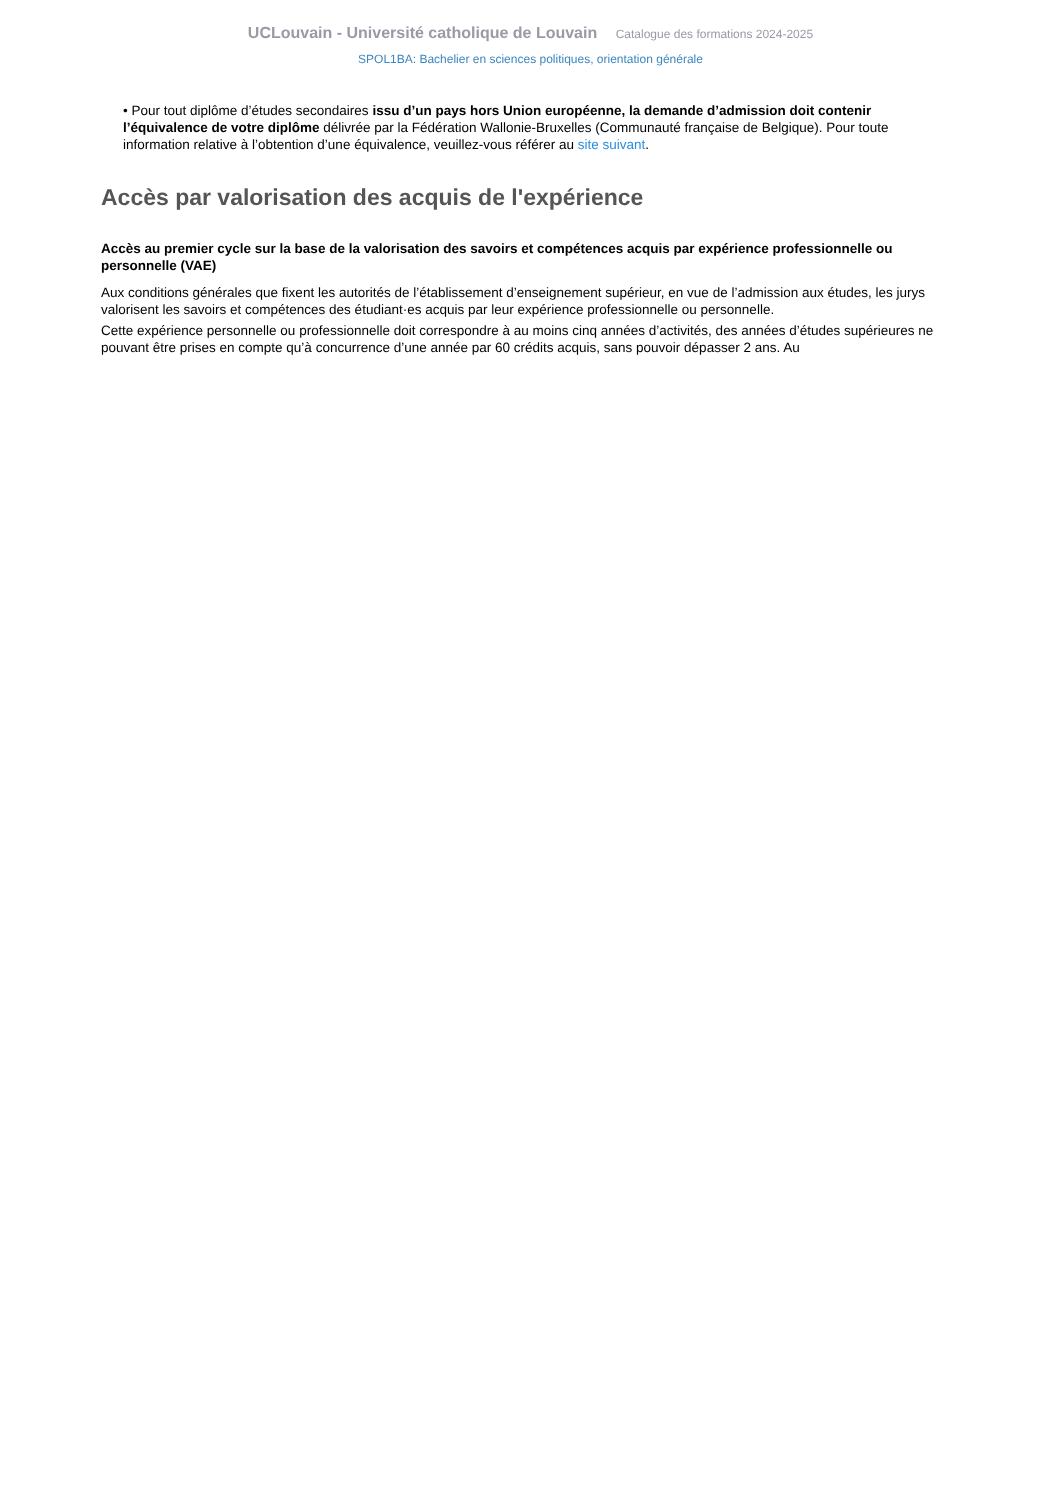UCLouvain - Université catholique de Louvain Catalogue des formations 2024-2025
SPOL1BA: Bachelier en sciences politiques, orientation générale
• Pour tout diplôme d’études secondaires issu d’un pays hors Union européenne, la demande d’admission doit contenir l’équivalence de votre diplôme délivrée par la Fédération Wallonie-Bruxelles (Communauté française de Belgique). Pour toute information relative à l’obtention d’une équivalence, veuillez-vous référer au site suivant.
Accès par valorisation des acquis de l'expérience
Accès au premier cycle sur la base de la valorisation des savoirs et compétences acquis par expérience professionnelle ou personnelle (VAE)
Aux conditions générales que fixent les autorités de l’établissement d’enseignement supérieur, en vue de l’admission aux études, les jurys valorisent les savoirs et compétences des étudiant·es acquis par leur expérience professionnelle ou personnelle.
Cette expérience personnelle ou professionnelle doit correspondre à au moins cinq années d’activités, des années d’études supérieures ne pouvant être prises en compte qu’à concurrence d’une année par 60 crédits acquis, sans pouvoir dépasser 2 ans. Au